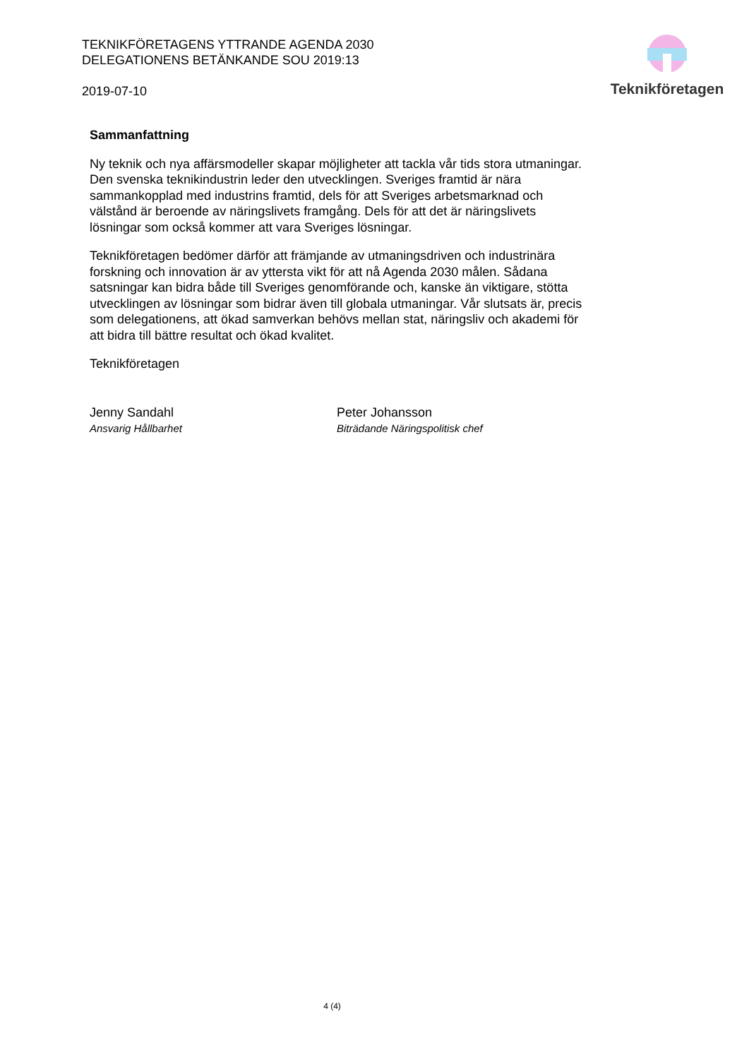TEKNIKFÖRETAGENS YTTRANDE AGENDA 2030 DELEGATIONENS BETÄNKANDE SOU 2019:13
2019-07-10
Teknikföretagen
Sammanfattning
Ny teknik och nya affärsmodeller skapar möjligheter att tackla vår tids stora utmaningar. Den svenska teknikindustrin leder den utvecklingen. Sveriges framtid är nära sammankopplad med industrins framtid, dels för att Sveriges arbetsmarknad och välstånd är beroende av näringslivets framgång. Dels för att det är näringslivets lösningar som också kommer att vara Sveriges lösningar.
Teknikföretagen bedömer därför att främjande av utmaningsdriven och industrinära forskning och innovation är av yttersta vikt för att nå Agenda 2030 målen. Sådana satsningar kan bidra både till Sveriges genomförande och, kanske än viktigare, stötta utvecklingen av lösningar som bidrar även till globala utmaningar. Vår slutsats är, precis som delegationens, att ökad samverkan behövs mellan stat, näringsliv och akademi för att bidra till bättre resultat och ökad kvalitet.
Teknikföretagen
Jenny Sandahl
Ansvarig Hållbarhet
Peter Johansson
Biträdande Näringspolitisk chef
4 (4)